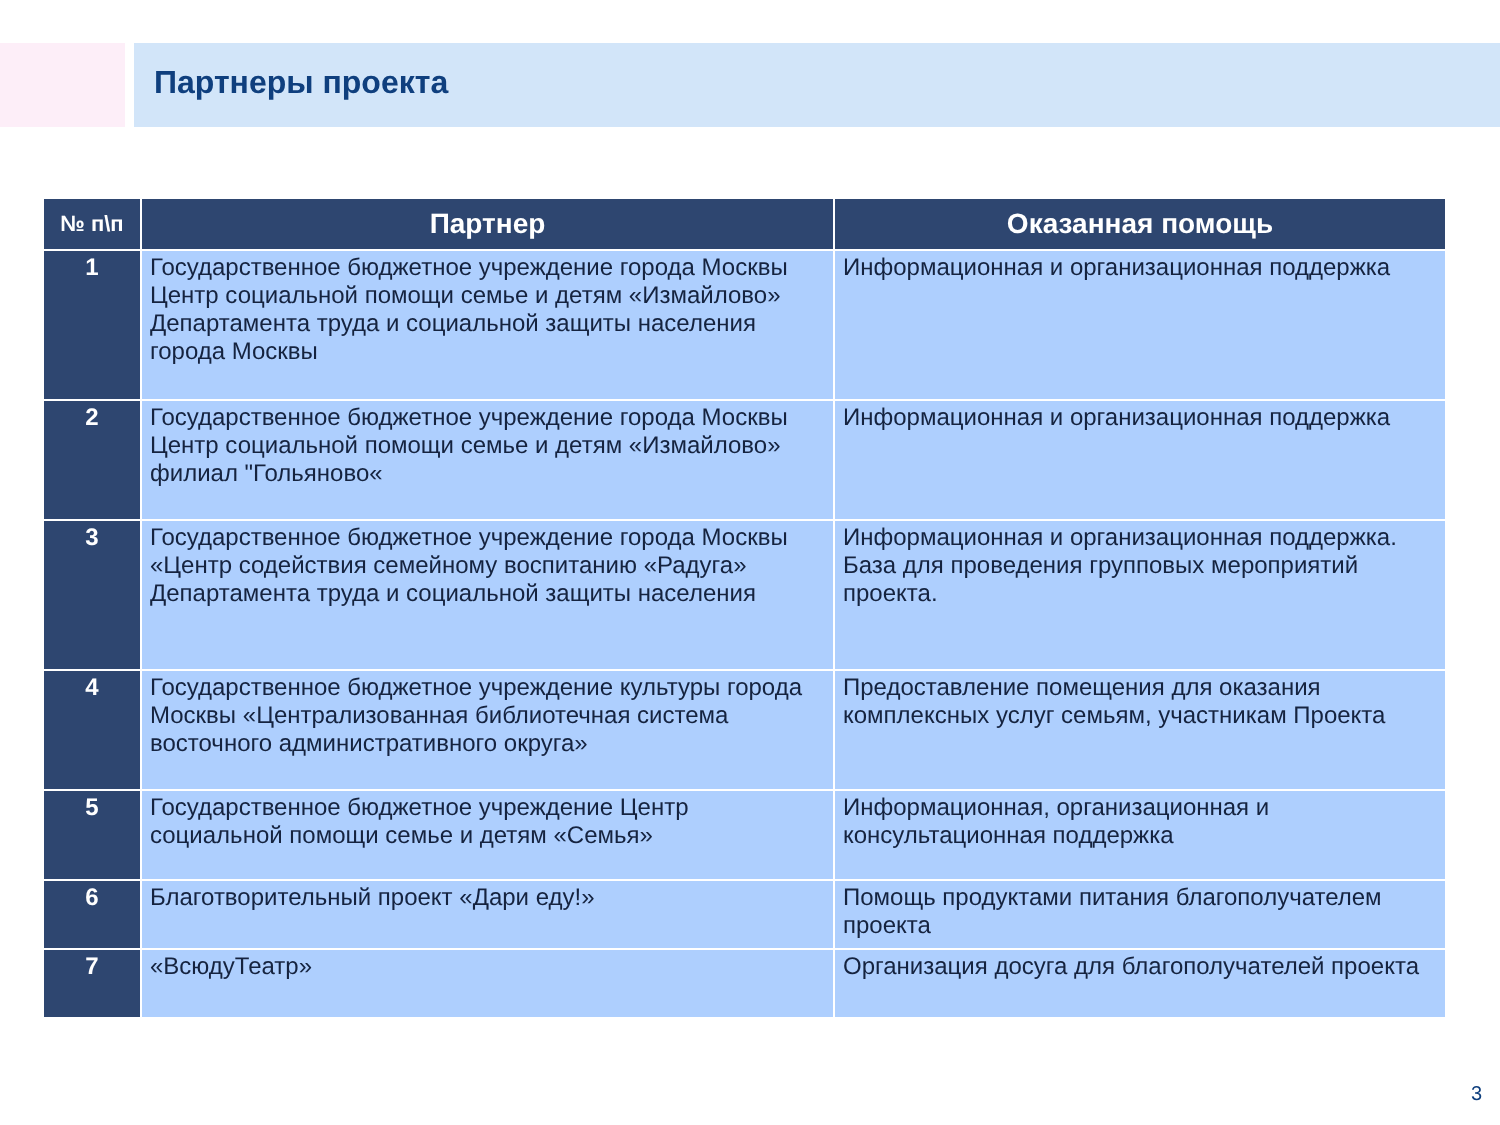Партнеры проекта
| № п\п | Партнер | Оказанная помощь |
| --- | --- | --- |
| 1 | Государственное бюджетное учреждение города Москвы Центр социальной помощи семье и детям «Измайлово» Департамента труда и социальной защиты населения города Москвы | Информационная и организационная поддержка |
| 2 | Государственное бюджетное учреждение города Москвы Центр социальной помощи семье и детям «Измайлово» филиал "Гольяново« | Информационная и организационная поддержка |
| 3 | Государственное бюджетное учреждение города Москвы «Центр содействия семейному воспитанию «Радуга» Департамента труда и социальной защиты населения | Информационная и организационная поддержка. База для проведения групповых мероприятий проекта. |
| 4 | Государственное бюджетное учреждение культуры города Москвы «Централизованная библиотечная система восточного административного округа» | Предоставление помещения для оказания комплексных услуг семьям, участникам Проекта |
| 5 | Государственное бюджетное учреждение Центр социальной помощи семье и детям «Семья» | Информационная, организационная и консультационная поддержка |
| 6 | Благотворительный проект «Дари еду!» | Помощь продуктами питания благополучателем проекта |
| 7 | «ВсюдуТеатр» | Организация досуга для благополучателей проекта |
3